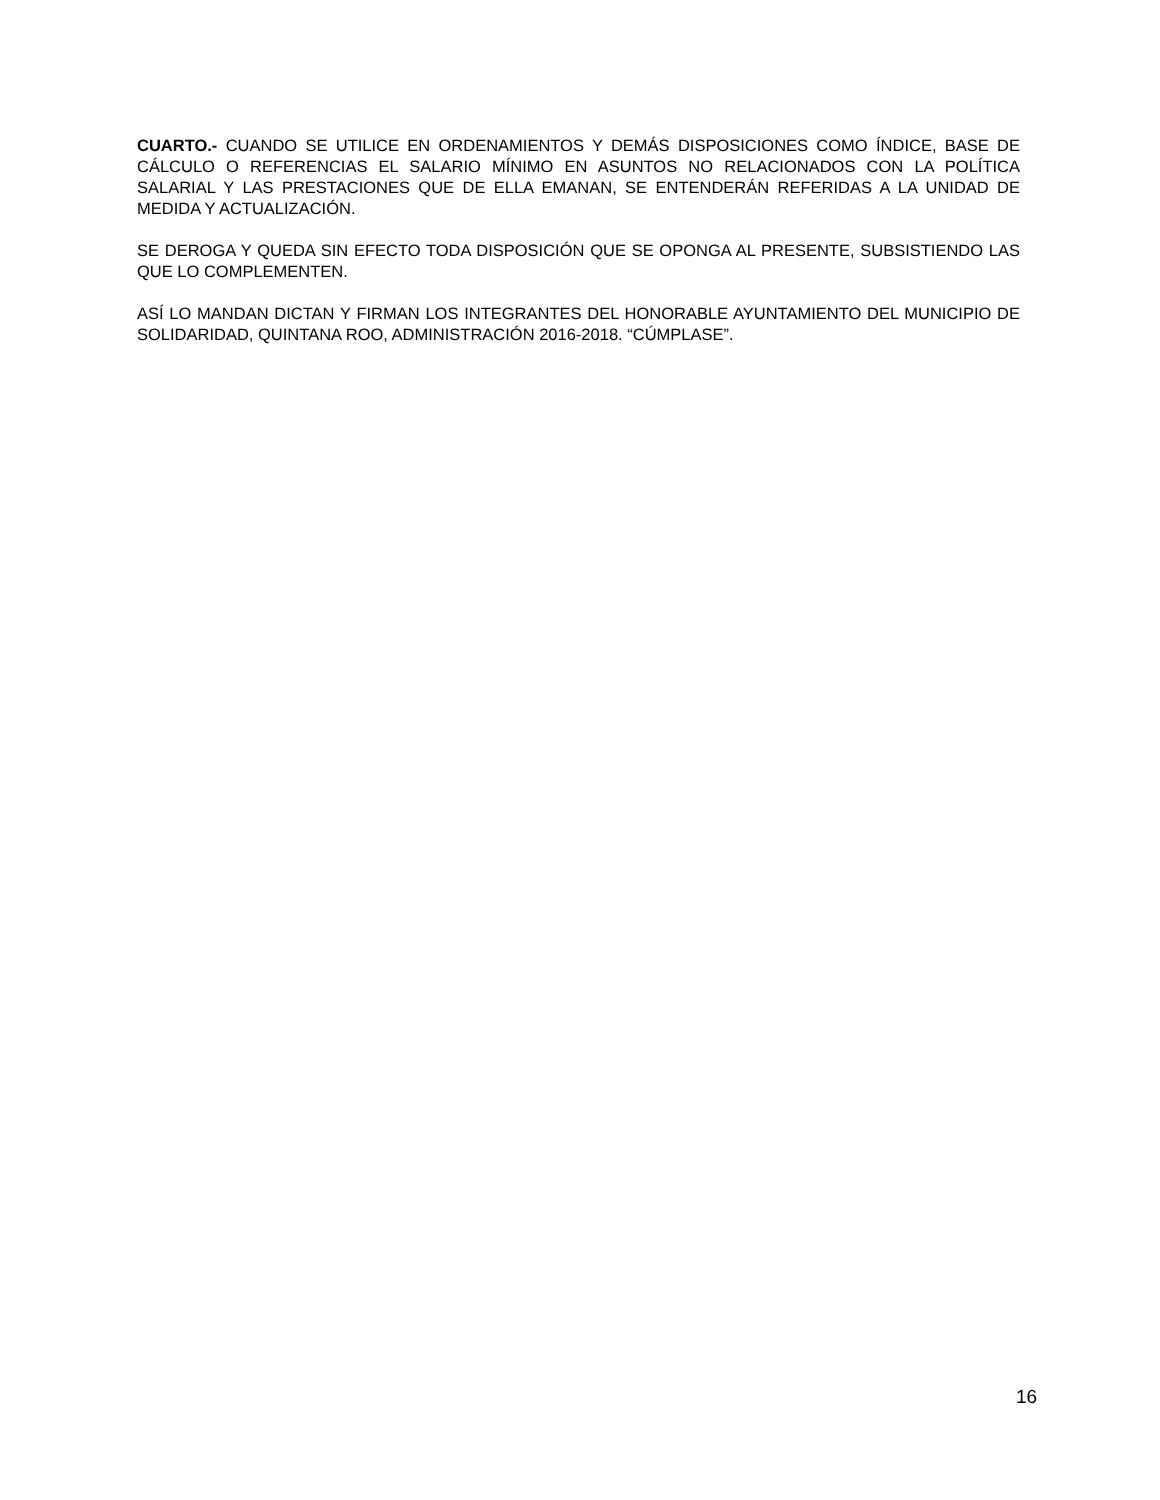CUARTO.- CUANDO SE UTILICE EN ORDENAMIENTOS Y DEMÁS DISPOSICIONES COMO ÍNDICE, BASE DE CÁLCULO O REFERENCIAS EL SALARIO MÍNIMO EN ASUNTOS NO RELACIONADOS CON LA POLÍTICA SALARIAL Y LAS PRESTACIONES QUE DE ELLA EMANAN, SE ENTENDERÁN REFERIDAS A LA UNIDAD DE MEDIDA Y ACTUALIZACIÓN.
SE DEROGA Y QUEDA SIN EFECTO TODA DISPOSICIÓN QUE SE OPONGA AL PRESENTE, SUBSISTIENDO LAS QUE LO COMPLEMENTEN.
ASÍ LO MANDAN DICTAN Y FIRMAN LOS INTEGRANTES DEL HONORABLE AYUNTAMIENTO DEL MUNICIPIO DE SOLIDARIDAD, QUINTANA ROO, ADMINISTRACIÓN 2016-2018. “CÚMPLASE”.
16